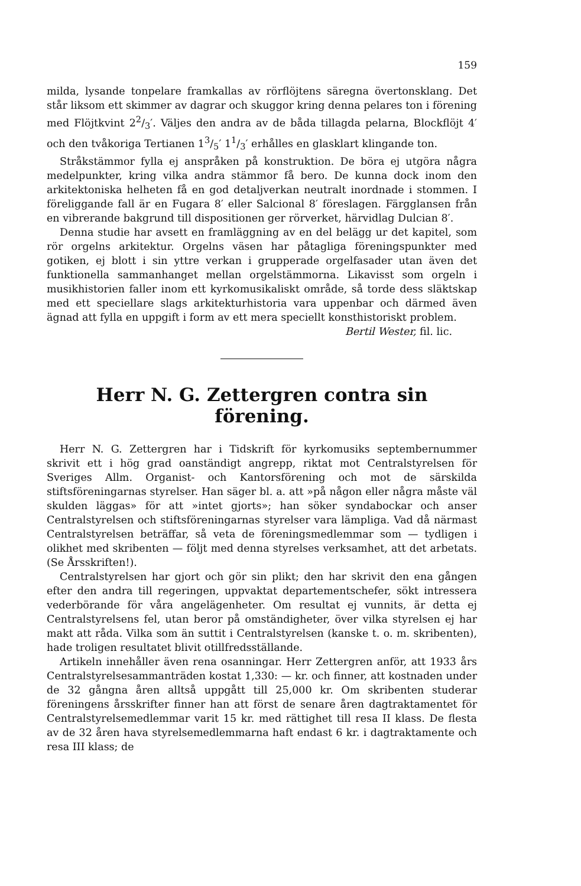159
milda, lysande tonpelare framkallas av rörflöjtens säregna övertonsklang. Det står liksom ett skimmer av dagrar och skuggor kring denna pelares ton i förening med Flöjtkvint 22/3′. Väljes den andra av de båda tillagda pelarna, Blockflöjt 4′ och den tvåkoriga Tertianen 13/5′ 11/3′ erhålles en glasklart klingande ton.
Stråkstämmor fylla ej anspråken på konstruktion. De böra ej utgöra några medelpunkter, kring vilka andra stämmor få bero. De kunna dock inom den arkitektoniska helheten få en god detaljverkan neutralt inordnade i stommen. I föreliggande fall är en Fugara 8′ eller Salcional 8′ föreslagen. Färgglansen från en vibrerande bakgrund till dispositionen ger rörverket, härvidlag Dulcian 8′.
Denna studie har avsett en framläggning av en del belägg ur det kapitel, som rör orgelns arkitektur. Orgelns väsen har påtagliga föreningspunkter med gotiken, ej blott i sin yttre verkan i grupperade orgelfasader utan även det funktionella sammanhanget mellan orgelstämmorna. Likavisst som orgeln i musikhistorien faller inom ett kyrkomusikaliskt område, så torde dess släktskap med ett speciellare slags arkitekturhistoria vara uppenbar och därmed även ägnad att fylla en uppgift i form av ett mera speciellt konsthistoriskt problem.
Bertil Wester, fil. lic.
Herr N. G. Zettergren contra sin förening.
Herr N. G. Zettergren har i Tidskrift för kyrkomusiks septembernummer skrivit ett i hög grad oanständigt angrepp, riktat mot Centralstyrelsen för Sveriges Allm. Organist- och Kantorsförening och mot de särskilda stiftsföreningarnas styrelser. Han säger bl. a. att »på någon eller några måste väl skulden läggas» för att »intet gjorts»; han söker syndabockar och anser Centralstyrelsen och stiftsföreningarnas styrelser vara lämpliga. Vad då närmast Centralstyrelsen beträffar, så veta de föreningsmedlemmar som — tydligen i olikhet med skribenten — följt med denna styrelses verksamhet, att det arbetats. (Se Årsskriften!).
Centralstyrelsen har gjort och gör sin plikt; den har skrivit den ena gången efter den andra till regeringen, uppvaktat departementschefer, sökt intressera vederbörande för våra angelägenheter. Om resultat ej vunnits, är detta ej Centralstyrelsens fel, utan beror på omständigheter, över vilka styrelsen ej har makt att råda. Vilka som än suttit i Centralstyrelsen (kanske t. o. m. skribenten), hade troligen resultatet blivit otillfredsställande.
Artikeln innehåller även rena osanningar. Herr Zettergren anför, att 1933 års Centralstyrelsesammanträden kostat 1,330: — kr. och finner, att kostnaden under de 32 gångna åren alltså uppgått till 25,000 kr. Om skribenten studerar föreningens årsskrifter finner han att först de senare åren dagtraktamentet för Centralstyrelsemedlemmar varit 15 kr. med rättighet till resa II klass. De flesta av de 32 åren hava styrelsemedlemmarna haft endast 6 kr. i dagtraktamente och resa III klass; de